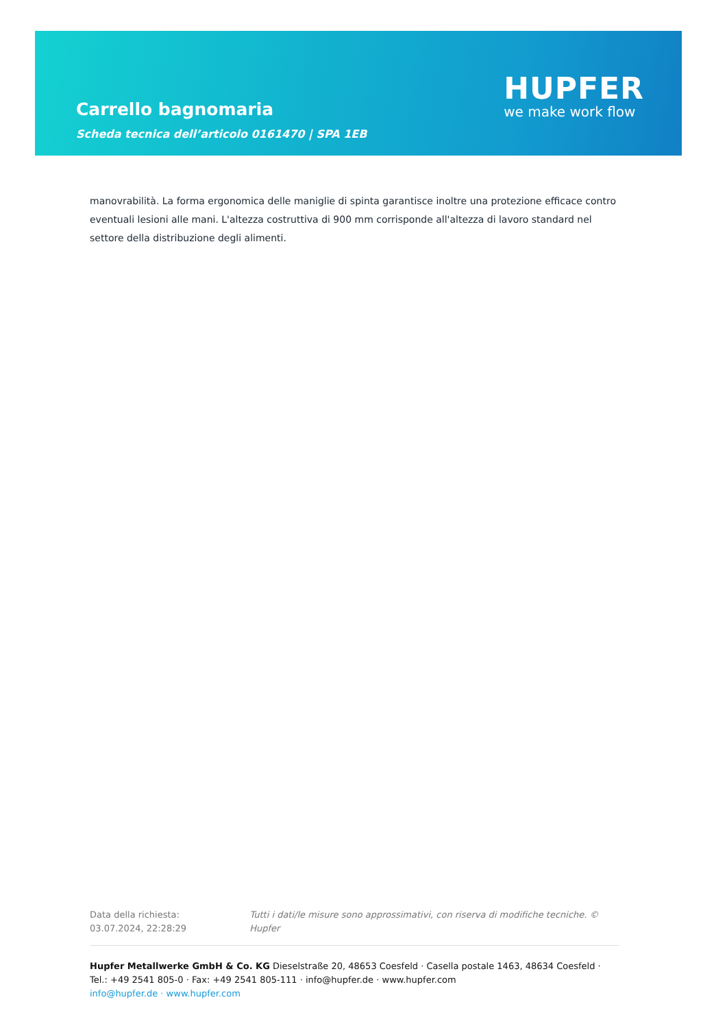Carrello bagnomaria
Scheda tecnica dell’articolo 0161470 | SPA 1EB
HUPFER
we make work flow
manovrabilità. La forma ergonomica delle maniglie di spinta garantisce inoltre una protezione efficace contro eventuali lesioni alle mani. L'altezza costruttiva di 900 mm corrisponde all'altezza di lavoro standard nel settore della distribuzione degli alimenti.
Data della richiesta: 03.07.2024, 22:28:29
Tutti i dati/le misure sono approssimativi, con riserva di modifiche tecniche. © Hupfer
Hupfer Metallwerke GmbH & Co. KG Dieselstraße 20, 48653 Coesfeld · Casella postale 1463, 48634 Coesfeld · Tel.: +49 2541 805-0 · Fax: +49 2541 805-111 · info@hupfer.de · www.hupfer.com
info@hupfer.de · www.hupfer.com